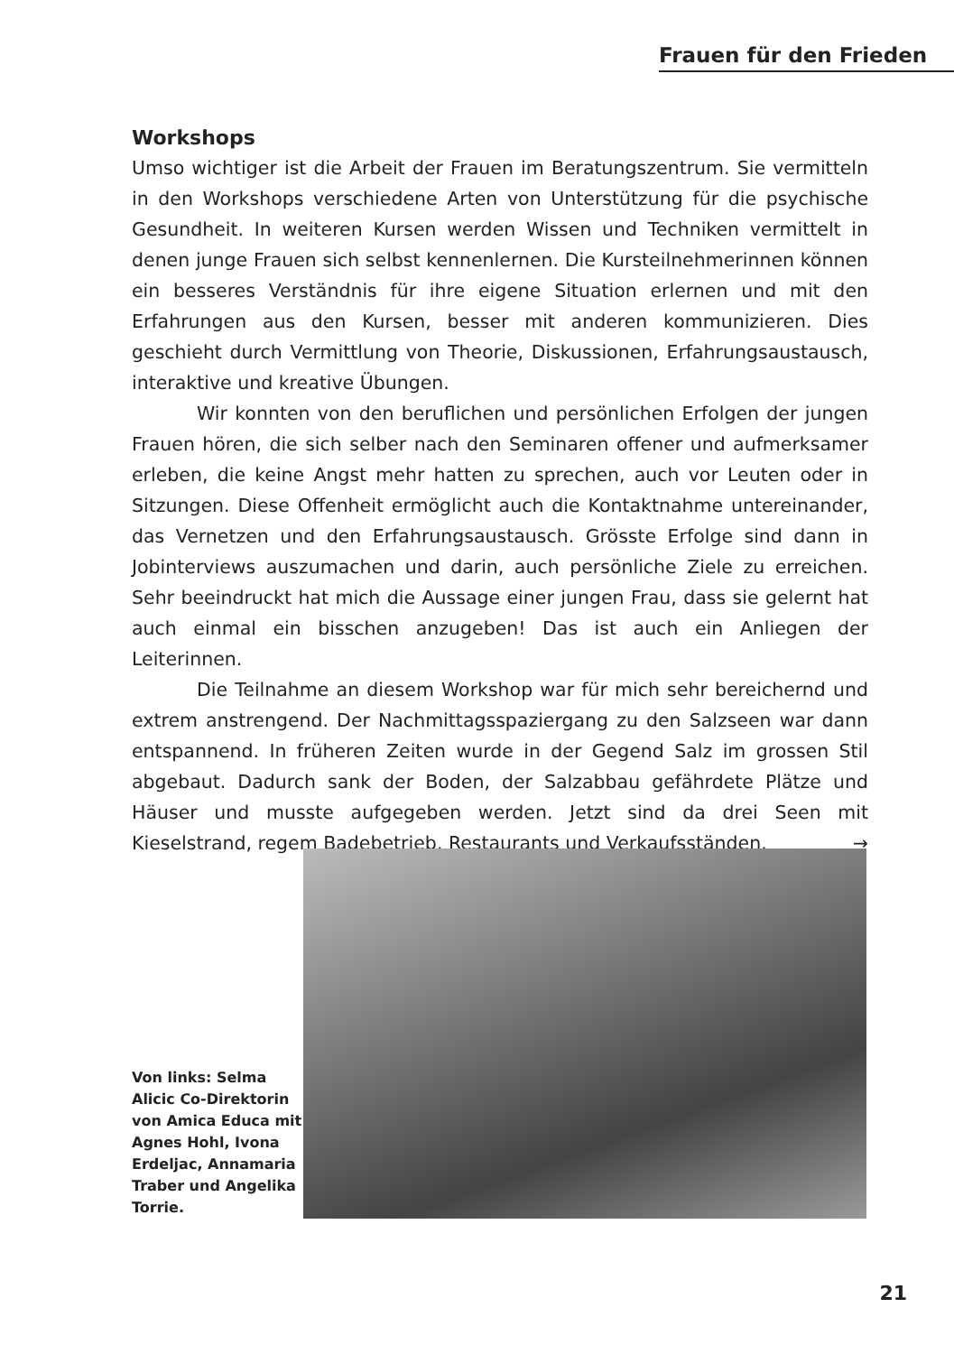Frauen für den Frieden
Workshops
Umso wichtiger ist die Arbeit der Frauen im Beratungszentrum. Sie vermitteln in den Workshops verschiedene Arten von Unterstützung für die psychische Gesundheit. In weiteren Kursen werden Wissen und Techniken vermittelt in denen junge Frauen sich selbst kennenlernen. Die Kursteilnehmerinnen können ein besseres Verständnis für ihre eigene Situation erlernen und mit den Erfahrungen aus den Kursen, besser mit anderen kommunizieren. Dies geschieht durch Vermittlung von Theorie, Diskussionen, Erfahrungsaustausch, interaktive und kreative Übungen.
Wir konnten von den beruflichen und persönlichen Erfolgen der jungen Frauen hören, die sich selber nach den Seminaren offener und aufmerksamer erleben, die keine Angst mehr hatten zu sprechen, auch vor Leuten oder in Sitzungen. Diese Offenheit ermöglicht auch die Kontaktnahme untereinander, das Vernetzen und den Erfahrungsaustausch. Grösste Erfolge sind dann in Jobinterviews auszumachen und darin, auch persönliche Ziele zu erreichen. Sehr beeindruckt hat mich die Aussage einer jungen Frau, dass sie gelernt hat auch einmal ein bisschen anzugeben! Das ist auch ein Anliegen der Leiterinnen.
Die Teilnahme an diesem Workshop war für mich sehr bereichernd und extrem anstrengend. Der Nachmittagsspaziergang zu den Salzseen war dann entspannend. In früheren Zeiten wurde in der Gegend Salz im grossen Stil abgebaut. Dadurch sank der Boden, der Salzabbau gefährdete Plätze und Häuser und musste aufgegeben werden. Jetzt sind da drei Seen mit Kieselstrand, regem Badebetrieb, Restaurants und Verkaufsständen. →
Von links: Selma Alicic Co-Direktorin von Amica Educa mit Agnes Hohl, Ivona Erdeljac, Annamaria Traber und Angelika Torrie.
21